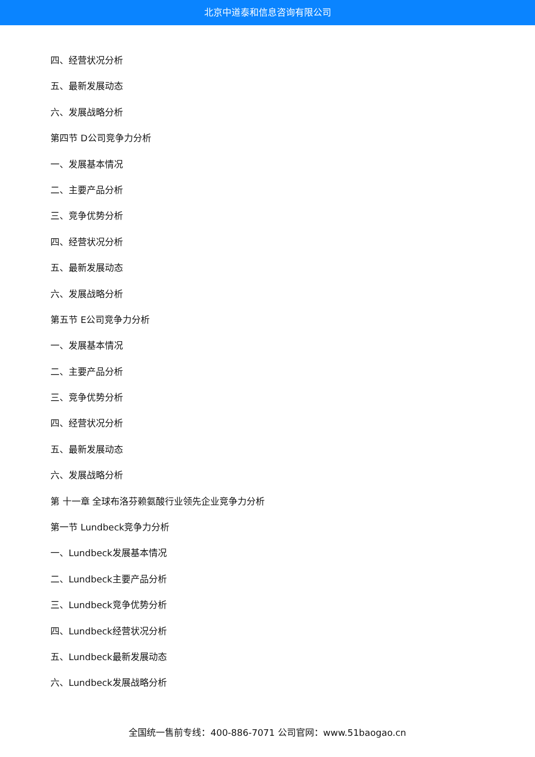北京中道泰和信息咨询有限公司
四、经营状况分析
五、最新发展动态
六、发展战略分析
第四节 D公司竞争力分析
一、发展基本情况
二、主要产品分析
三、竞争优势分析
四、经营状况分析
五、最新发展动态
六、发展战略分析
第五节 E公司竞争力分析
一、发展基本情况
二、主要产品分析
三、竞争优势分析
四、经营状况分析
五、最新发展动态
六、发展战略分析
第 十一章 全球布洛芬赖氨酸行业领先企业竞争力分析
第一节 Lundbeck竞争力分析
一、Lundbeck发展基本情况
二、Lundbeck主要产品分析
三、Lundbeck竞争优势分析
四、Lundbeck经营状况分析
五、Lundbeck最新发展动态
六、Lundbeck发展战略分析
全国统一售前专线：400-886-7071 公司官网：www.51baogao.cn